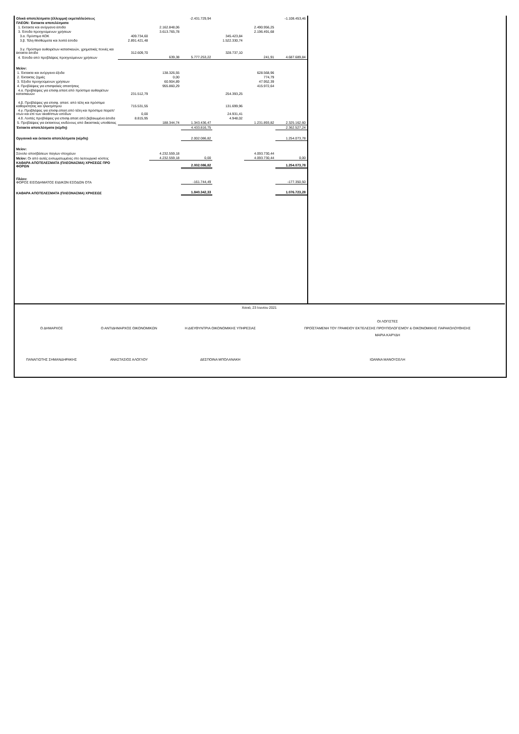| Ολικά αποτελέσματα (έλλειμμα) εκμεταλλεύσεως | | | -2.431.729,94 | | | -1.108.453,46 |
| ΠΛΕΟΝ: Έκτακτα αποτελέσματα | | | | | | |
| 1. Εκτακτα και ανόργανα έσοδα | | 2.162.848,06 | | | 2.490.956,25 | |
| 3. Έσοδα προηγούμενων χρήσεων | | 3.613.765,78 | | | 2.196.491,68 | |
| 3.α. Πρόστιμα ΚΟΚ | 409.734,60 | | | 345.423,84 | | |
| 3.β. Τέλη-Μισθώματα και λοιπά έσοδα | 2.891.421,48 | | | 1.522.330,74 | | |
| 3.γ. Πρόστιμα αυθαιρέτων κατασκευών, χρηματικές ποινές και έκτακτα έσοδα | 312.609,70 | | | 328.737,10 | | |
| 4. Έσοδα από προβλέψεις προηγούμενων χρήσεων | | 639,38 | 5.777.253,22 | | 241,91 | 4.687.689,84 |
| Μείον: | | | | | | |
| 1. Έκτακτα και ανόργανα έξοδα | | 138.326,55 | | | 628.568,96 | |
| 2. Έκτακτες ζημιές | | 0,00 | | | 774,79 | |
| 3. Έξοδα προηγούμενων χρήσεων | | 60.904,89 | | | 47.952,39 | |
| 4. Προβλέψεις για επισφαλείς απαιτήσεις | | 955.860,29 | | | 415.972,64 | |
| 4.α. Προβλέψεις για επισφ.απαιτ.από πρόστιμα αυθαιρέτων κατασκευών | 231.512,79 | | | 254.393,25 | | |
| 4.β. Προβλέψεις για επισφ. απαιτ. από τέλη και πρόστιμα καθαριότητας και ηλεκτρ/σμού | 715.531,55 | | | 131.699,96 | | |
| 4.γ. Προβλέψεις για επισφ.απαιτ.από τέλη και πρόστιμα παρεπ/ντων και επί των ακαθ/στων εσόδων | 0,00 | | | 24.931,41 | | |
| 4.δ. Λοιπές προβλέψεις για επισφ.απαιτ.από βεβαιωμένα έσοδα | 8.815,95 | | | 4.948,02 | | |
| 5. Προβλέψεις για έκτακτους κινδύνους από δικαστικές υποθέσεις | | 188.344,74 | 1.343.436,47 | | 1.231.893,82 | 2.325.162,60 |
| Έκτακτα αποτελέσματα (κέρδη) | | | 4.433.816,75 | | | 2.362.527,24 |
| Οργανικά και έκτακτα αποτελέσματα (κέρδη) | | | 2.002.086,82 | | | 1.254.073,78 |
| Μείον: | | | | | | |
| Σύνολο αποσβέσεων παγίων στοιχείων | | 4.232.559,18 | | | 4.093.730,44 | |
| Μείον: Οι από αυτές ενσωματωμένες στο λειτουργικό κόστος | | 4.232.559,18 | 0,00 | | 4.093.730,44 | 0,00 |
| ΚΑΘΑΡΑ ΑΠΟΤΕΛΕΣΜΑΤΑ (ΠΛΕΟΝΑΣΜΑ) ΧΡΗΣΕΩΣ ΠΡΟ ΦΟΡΩΝ | | | 2.002.086,82 | | | 1.254.073,78 |
| Πλέον: ΦΟΡΟΣ ΕΙΣΟΔΗΜΑΤΟΣ ΕΙΔΙΚΩΝ ΕΣΟΔΩΝ ΟΤΑ | | | -161.744,49 | | | -177.350,50 |
| ΚΑΘΑΡΑ ΑΠΟΤΕΛΕΣΜΑΤΑ (ΠΛΕΟΝΑΣΜΑ) ΧΡΗΣΕΩΣ | | | 1.840.342,33 | | | 1.076.723,28 |
Χανιά, 23 Ιουνίου 2021
| Ο ΔΗΜΑΡΧΟΣ | Ο ΑΝΤΙΔΗΜΑΡΧΟΣ ΟΙΚΟΝΟΜΙΚΩΝ | Η ΔΙΕΥΘΥΝΤΡΙΑ ΟΙΚΟΝΟΜΙΚΗΣ ΥΠΗΡΕΣΙΑΣ | ΟΙ ΛΟΓΙΣΤΕΣ ΠΡΟΪΣΤΑΜΕΝΗ ΤΟΥ ΓΡΑΦΕΙΟΥ ΕΚΤΕΛΕΣΗΣ ΠΡΟΥΠΟΛΟΓΙΣΜΟΥ & ΟΙΚΟΝΟΜΙΚΗΣ ΠΑΡΑΚΟΛΟΥΘΗΣΗΣ ΜΑΡΙΑ ΚΑΡΥΔΗ |
| ΠΑΝΑΓΙΩΤΗΣ ΣΗΜΑΝΔΗΡΑΚΗΣ | ΑΝΑΣΤΑΣΙΟΣ ΑΛΟΓΛΟΥ | ΔΕΣΠΟΙΝΑ ΜΠΟΛΑΝΑΚΗ | ΙΩΑΝΝΑ ΜΑΝΟΥΣΕΛΗ |